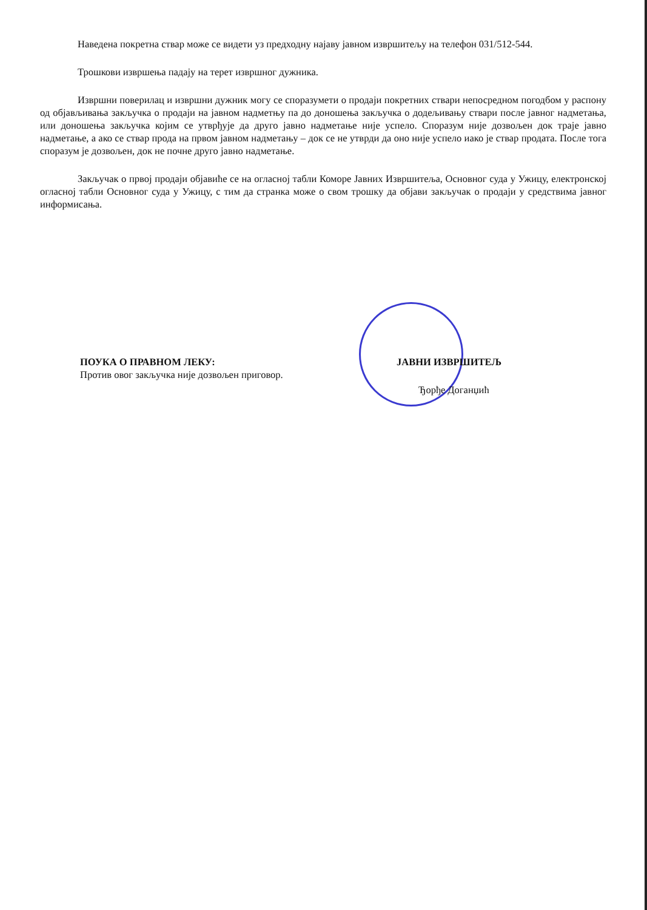Наведена покретна ствар може се видети уз предходну најаву јавном извршитељу на телефон 031/512-544.
Трошкови извршења падају на терет извршног дужника.
Извршни поверилац и извршни дужник могу се споразумети о продаји покретних ствари непосредном погодбом у распону од објављивања закључка о продаји на јавном надметњу па до доношења закључка о додељивању ствари после јавног надметања, или доношења закључка којим се утврђује да друго јавно надметање није успело. Споразум није дозвољен док траје јавно надметање, а ако се ствар прода на првом јавном надметању – док се не утврди да оно није успело иако је ствар продата. После тога споразум је дозвољен, док не почне друго јавно надметање.
Закључак о првој продаји објавиће се на огласној табли Коморе Јавних Извршитеља, Основног суда у Ужицу, електронској огласној табли Основног суда у Ужицу, с тим да странка може о свом трошку да објави закључак о продаји у средствима јавног информисања.
ПОУКА О ПРАВНОМ ЛЕКУ:
Против овог закључка није дозвољен приговор.
ЈАВНИ ИЗВРШИТЕЉ
Ђорђе Доганџић